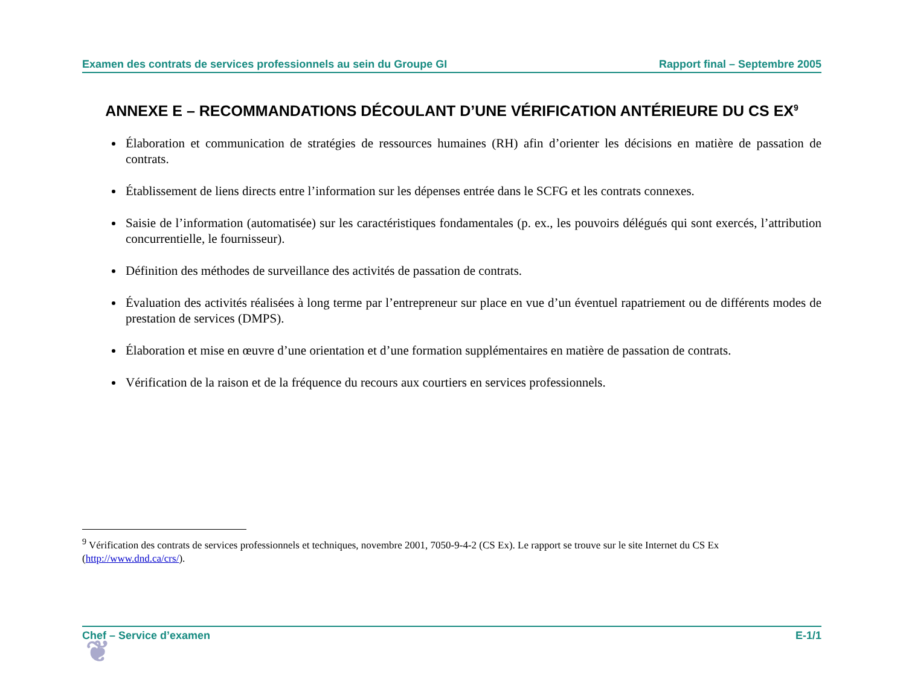Examen des contrats de services professionnels au sein du Groupe GI Rapport final – Septembre 2005
ANNEXE E – RECOMMANDATIONS DÉCOULANT D’UNE VÉRIFICATION ANTÉRIEURE DU CS EX<sup>9</sup>
Élaboration et communication de stratégies de ressources humaines (RH) afin d’orienter les décisions en matière de passation de contrats.
Établissement de liens directs entre l’information sur les dépenses entrée dans le SCFG et les contrats connexes.
Saisie de l’information (automatisée) sur les caractéristiques fondamentales (p. ex., les pouvoirs délégués qui sont exercés, l’attribution concurrentielle, le fournisseur).
Définition des méthodes de surveillance des activités de passation de contrats.
Évaluation des activités réalisées à long terme par l’entrepreneur sur place en vue d’un éventuel rapatriement ou de différents modes de prestation de services (DMPS).
Élaboration et mise en œuvre d’une orientation et d’une formation supplémentaires en matière de passation de contrats.
Vérification de la raison et de la fréquence du recours aux courtiers en services professionnels.
<sup>9</sup> Vérification des contrats de services professionnels et techniques, novembre 2001, 7050-9-4-2 (CS Ex). Le rapport se trouve sur le site Internet du CS Ex (http://www.dnd.ca/crs/).
❦
Chef – Service d’examen E-1/1